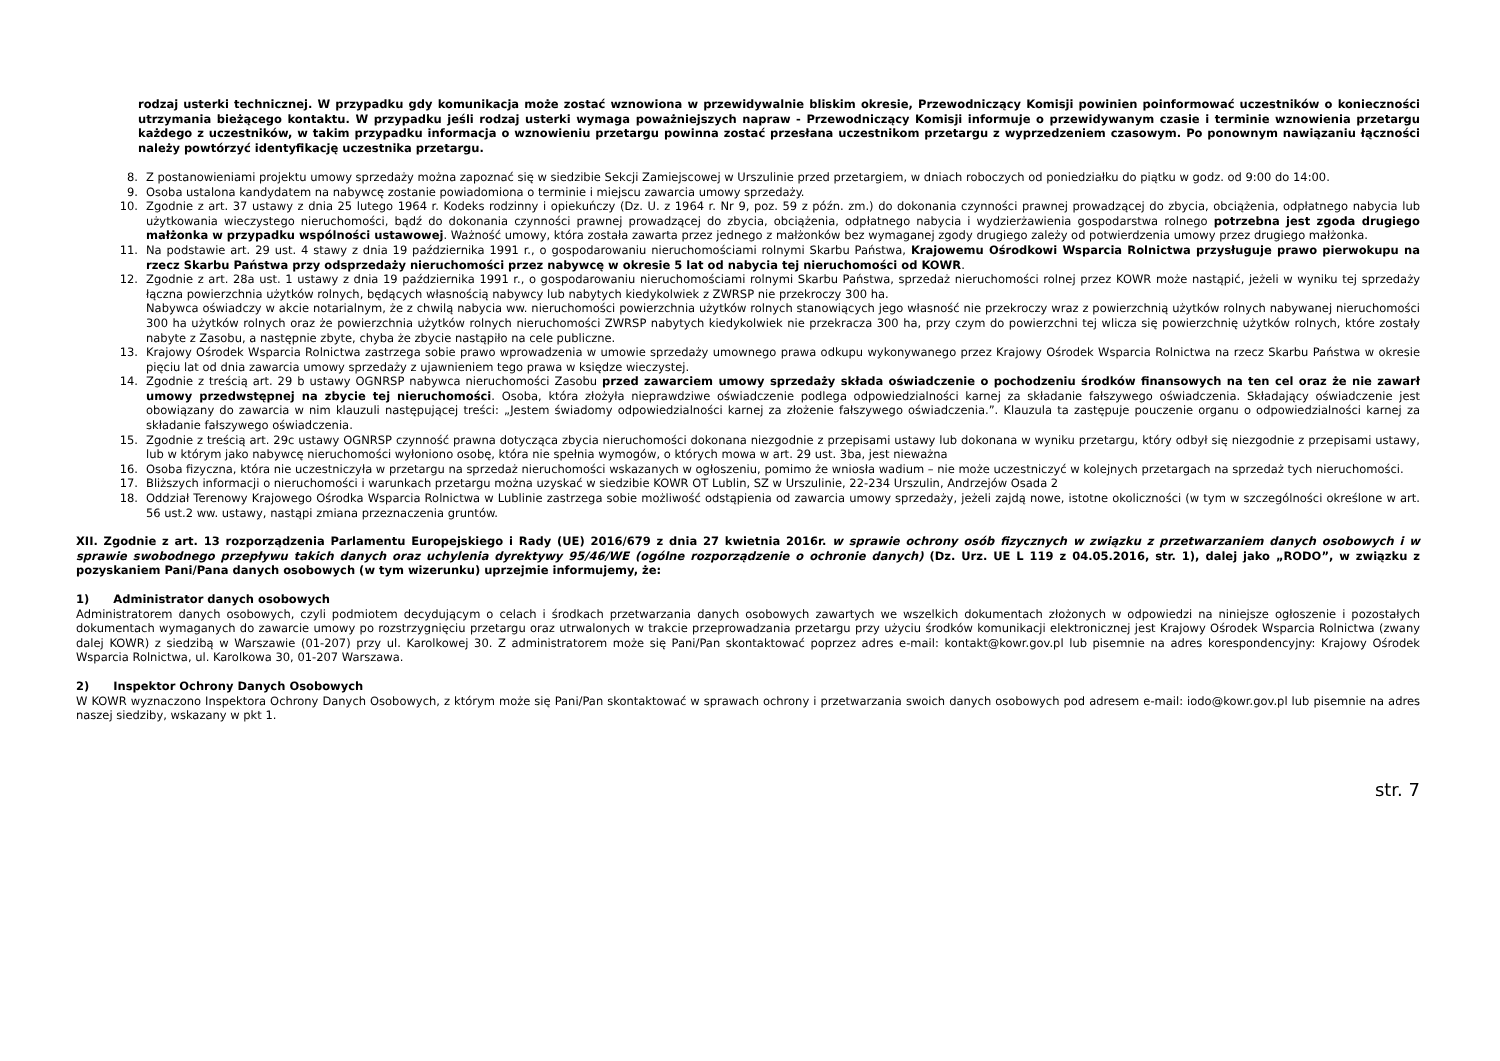rodzaj usterki technicznej. W przypadku gdy komunikacja może zostać wznowiona w przewidywalnie bliskim okresie, Przewodniczący Komisji powinien poinformować uczestników o konieczności utrzymania bieżącego kontaktu. W przypadku jeśli rodzaj usterki wymaga poważniejszych napraw - Przewodniczący Komisji informuje o przewidywanym czasie i terminie wznowienia przetargu każdego z uczestników, w takim przypadku informacja o wznowieniu przetargu powinna zostać przesłana uczestnikom przetargu z wyprzedzeniem czasowym. Po ponownym nawiązaniu łączności należy powtórzyć identyfikację uczestnika przetargu.
8. Z postanowieniami projektu umowy sprzedaży można zapoznać się w siedzibie Sekcji Zamiejscowej w Urszulinie przed przetargiem, w dniach roboczych od poniedziałku do piątku w godz. od 9:00 do 14:00.
9. Osoba ustalona kandydatem na nabywcę zostanie powiadomiona o terminie i miejscu zawarcia umowy sprzedaży.
10. Zgodnie z art. 37 ustawy z dnia 25 lutego 1964 r. Kodeks rodzinny i opiekuńczy (Dz. U. z 1964 r. Nr 9, poz. 59 z późn. zm.) do dokonania czynności prawnej prowadzącej do zbycia, obciążenia, odpłatnego nabycia lub użytkowania wieczystego nieruchomości, bądź do dokonania czynności prawnej prowadzącej do zbycia, obciążenia, odpłatnego nabycia i wydzierżawienia gospodarstwa rolnego potrzebna jest zgoda drugiego małżonka w przypadku wspólności ustawowej. Ważność umowy, która została zawarta przez jednego z małżonków bez wymaganej zgody drugiego zależy od potwierdzenia umowy przez drugiego małżonka.
11. Na podstawie art. 29 ust. 4 stawy z dnia 19 października 1991 r., o gospodarowaniu nieruchomościami rolnymi Skarbu Państwa, Krajowemu Ośrodkowi Wsparcia Rolnictwa przysługuje prawo pierwokupu na rzecz Skarbu Państwa przy odsprzedaży nieruchomości przez nabywcę w okresie 5 lat od nabycia tej nieruchomości od KOWR.
12. Zgodnie z art. 28a ust. 1 ustawy z dnia 19 października 1991 r., o gospodarowaniu nieruchomościami rolnymi Skarbu Państwa, sprzedaż nieruchomości rolnej przez KOWR może nastąpić, jeżeli w wyniku tej sprzedaży łączna powierzchnia użytków rolnych, będących własnością nabywcy lub nabytych kiedykolwiek z ZWRSP nie przekroczy 300 ha.
Nabywca oświadczy w akcie notarialnym, że z chwilą nabycia ww. nieruchomości powierzchnia użytków rolnych stanowiących jego własność nie przekroczy wraz z powierzchnią użytków rolnych nabywanej nieruchomości 300 ha użytków rolnych oraz że powierzchnia użytków rolnych nieruchomości ZWRSP nabytych kiedykolwiek nie przekracza 300 ha, przy czym do powierzchni tej wlicza się powierzchnię użytków rolnych, które zostały nabyte z Zasobu, a następnie zbyte, chyba że zbycie nastąpiło na cele publiczne.
13. Krajowy Ośrodek Wsparcia Rolnictwa zastrzega sobie prawo wprowadzenia w umowie sprzedaży umownego prawa odkupu wykonywanego przez Krajowy Ośrodek Wsparcia Rolnictwa na rzecz Skarbu Państwa w okresie pięciu lat od dnia zawarcia umowy sprzedaży z ujawnieniem tego prawa w księdze wieczystej.
14. Zgodnie z treścią art. 29 b ustawy OGNRSP nabywca nieruchomości Zasobu przed zawarciem umowy sprzedaży składa oświadczenie o pochodzeniu środków finansowych na ten cel oraz że nie zawarł umowy przedwstępnej na zbycie tej nieruchomości. Osoba, która złożyła nieprawdziwe oświadczenie podlega odpowiedzialności karnej za składanie fałszywego oświadczenia. Składający oświadczenie jest obowiązany do zawarcia w nim klauzuli następującej treści: „Jestem świadomy odpowiedzialności karnej za złożenie fałszywego oświadczenia.”. Klauzula ta zastępuje pouczenie organu o odpowiedzialności karnej za składanie fałszywego oświadczenia.
15. Zgodnie z treścią art. 29c ustawy OGNRSP czynność prawna dotycząca zbycia nieruchomości dokonana niezgodnie z przepisami ustawy lub dokonana w wyniku przetargu, który odbył się niezgodnie z przepisami ustawy, lub w którym jako nabywcę nieruchomości wyłoniono osobę, która nie spełnia wymogów, o których mowa w art. 29 ust. 3ba, jest nieważna
16. Osoba fizyczna, która nie uczestniczyła w przetargu na sprzedaż nieruchomości wskazanych w ogłoszeniu, pomimo że wniosła wadium – nie może uczestniczyć w kolejnych przetargach na sprzedaż tych nieruchomości.
17. Bliższych informacji o nieruchomości i warunkach przetargu można uzyskać w siedzibie KOWR OT Lublin, SZ w Urszulinie, 22-234 Urszulin, Andrzejów Osada 2
18. Oddział Terenowy Krajowego Ośrodka Wsparcia Rolnictwa w Lublinie zastrzega sobie możliwość odstąpienia od zawarcia umowy sprzedaży, jeżeli zajdą nowe, istotne okoliczności (w tym w szczególności określone w art. 56 ust.2 ww. ustawy, nastąpi zmiana przeznaczenia gruntów.
XII. Zgodnie z art. 13 rozporządzenia Parlamentu Europejskiego i Rady (UE) 2016/679 z dnia 27 kwietnia 2016r. w sprawie ochrony osób fizycznych w związku z przetwarzaniem danych osobowych i w sprawie swobodnego przepływu takich danych oraz uchylenia dyrektywy 95/46/WE (ogólne rozporządzenie o ochronie danych) (Dz. Urz. UE L 119 z 04.05.2016, str. 1), dalej jako „RODO”, w związku z pozyskaniem Pani/Pana danych osobowych (w tym wizerunku) uprzejmie informujemy, że:
1) Administrator danych osobowych
Administratorem danych osobowych, czyli podmiotem decydującym o celach i środkach przetwarzania danych osobowych zawartych we wszelkich dokumentach złożonych w odpowiedzi na niniejsze ogłoszenie i pozostałych dokumentach wymaganych do zawarcie umowy po rozstrzygnięciu przetargu oraz utrwalonych w trakcie przeprowadzania przetargu przy użyciu środków komunikacji elektronicznej jest Krajowy Ośrodek Wsparcia Rolnictwa (zwany dalej KOWR) z siedzibą w Warszawie (01-207) przy ul. Karolkowej 30. Z administratorem może się Pani/Pan skontaktować poprzez adres e-mail: kontakt@kowr.gov.pl lub pisemnie na adres korespondencyjny: Krajowy Ośrodek Wsparcia Rolnictwa, ul. Karolkowa 30, 01-207 Warszawa.
2) Inspektor Ochrony Danych Osobowych
W KOWR wyznaczono Inspektora Ochrony Danych Osobowych, z którym może się Pani/Pan skontaktować w sprawach ochrony i przetwarzania swoich danych osobowych pod adresem e-mail: iodo@kowr.gov.pl lub pisemnie na adres naszej siedziby, wskazany w pkt 1.
str. 7